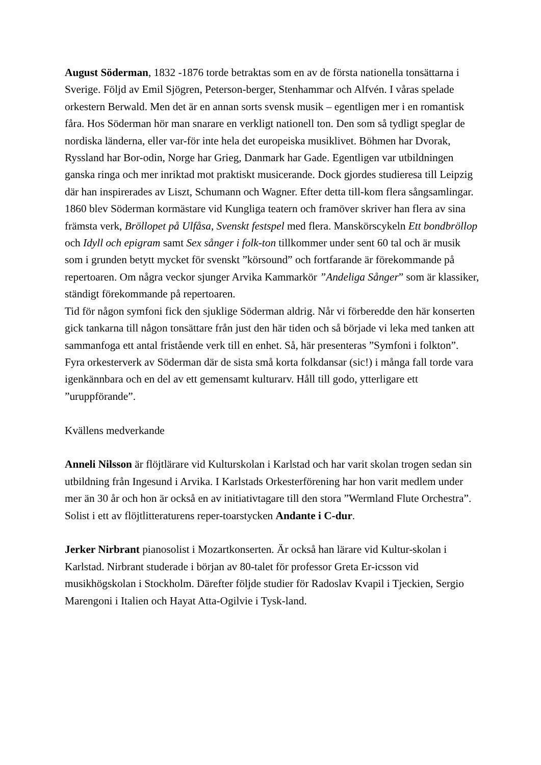August Söderman, 1832 -1876 torde betraktas som en av de första nationella tonsättarna i Sverige. Följd av Emil Sjögren, Peterson-berger, Stenhammar och Alfvén. I våras spelade orkestern Berwald. Men det är en annan sorts svensk musik – egentligen mer i en romantisk fåra. Hos Söderman hör man snarare en verkligt nationell ton. Den som så tydligt speglar de nordiska länderna, eller var-för inte hela det europeiska musiklivet. Böhmen har Dvorak, Ryssland har Bor-odin, Norge har Grieg, Danmark har Gade. Egentligen var utbildningen ganska ringa och mer inriktad mot praktiskt musicerande. Dock gjordes studieresa till Leipzig där han inspirerades av Liszt, Schumann och Wagner. Efter detta till-kom flera sångsamlingar.
1860 blev Söderman kormästare vid Kungliga teatern och framöver skriver han flera av sina främsta verk, Bröllopet på Ulfåsa, Svenskt festspel med flera. Manskörscykeln Ett bondbröllop och Idyll och epigram samt Sex sånger i folk-ton tillkommer under sent 60 tal och är musik som i grunden betytt mycket för svenskt ”körsound” och fortfarande är förekommande på repertoaren. Om några veckor sjunger Arvika Kammarkör ”Andeliga Sånger” som är klassiker, ständigt förekommande på repertoaren.
Tid för någon symfoni fick den sjuklige Söderman aldrig. Når vi förberedde den här konserten gick tankarna till någon tonsättare från just den här tiden och så började vi leka med tanken att sammanfoga ett antal fristående verk till en enhet. Så, här presenteras ”Symfoni i folkton”. Fyra orkesterverk av Söderman där de sista små korta folkdansar (sic!) i många fall torde vara igenkännbara och en del av ett gemensamt kulturarv. Håll till godo, ytterligare ett ”uruppförande”.
Kvällens medverkande
Anneli Nilsson är flöjtlärare vid Kulturskolan i Karlstad och har varit skolan trogen sedan sin utbildning från Ingesund i Arvika. I Karlstads Orkesterförening har hon varit medlem under mer än 30 år och hon är också en av initiativtagare till den stora ”Wermland Flute Orchestra”. Solist i ett av flöjtlitteraturens reper-toarstycken Andante i C-dur.
Jerker Nirbrant pianosolist i Mozartkonserten. Är också han lärare vid Kultur-skolan i Karlstad. Nirbrant studerade i början av 80-talet för professor Greta Er-icsson vid musikhögskolan i Stockholm. Därefter följde studier för Radoslav Kvapil i Tjeckien, Sergio Marengoni i Italien och Hayat Atta-Ogilvie i Tysk-land.